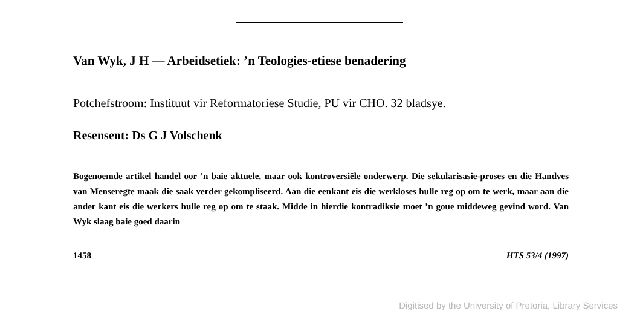Van Wyk, J H — Arbeidsetiek: ’n Teologies-etiese benadering
Potchefstroom: Instituut vir Reformatoriese Studie, PU vir CHO. 32 bladsye.
Resensent: Ds G J Volschenk
Bogenoemde artikel handel oor ’n baie aktuele, maar ook kontroversiële onderwerp. Die sekularisasie-proses en die Handves van Menseregte maak die saak verder gekompliseerd. Aan die eenkant eis die werkloses hulle reg op om te werk, maar aan die ander kant eis die werkers hulle reg op om te staak. Midde in hierdie kontradiksie moet ’n goue middeweg gevind word. Van Wyk slaag baie goed daarin
1458 HTS 53/4 (1997)
Digitised by the University of Pretoria, Library Services